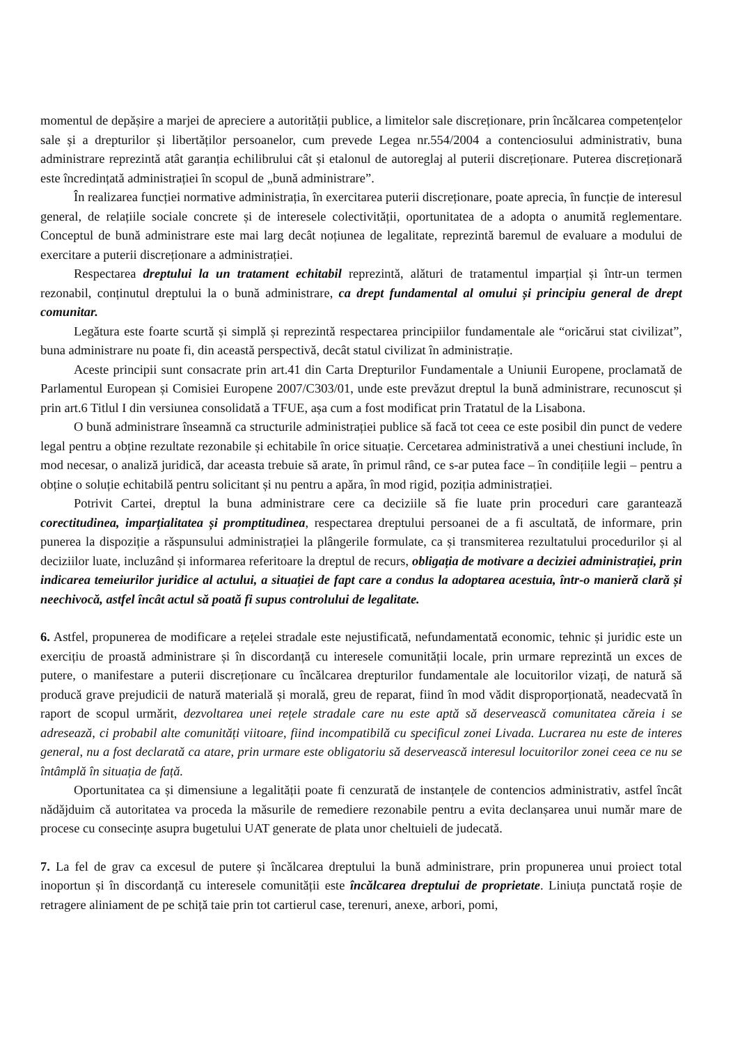momentul de depășire a marjei de apreciere a autorității publice, a limitelor sale discreționare, prin încălcarea competențelor sale și a drepturilor și libertăților persoanelor, cum prevede Legea nr.554/2004 a contenciosului administrativ, buna administrare reprezintă atât garanția echilibrului cât și etalonul de autoreglaj al puterii discreționare. Puterea discreționară este încredințată administrației în scopul de „bună administrare”.
În realizarea funcției normative administrația, în exercitarea puterii discreționare, poate aprecia, în funcție de interesul general, de relațiile sociale concrete și de interesele colectivității, oportunitatea de a adopta o anumită reglementare. Conceptul de bună administrare este mai larg decât noțiunea de legalitate, reprezintă baremul de evaluare a modului de exercitare a puterii discreționare a administrației.
Respectarea dreptului la un tratament echitabil reprezintă, alături de tratamentul imparțial și într-un termen rezonabil, conținutul dreptului la o bună administrare, ca drept fundamental al omului și principiu general de drept comunitar.
Legătura este foarte scurtă și simplă și reprezintă respectarea principiilor fundamentale ale “oricărui stat civilizat”, buna administrare nu poate fi, din această perspectivă, decât statul civilizat în administrație.
Aceste principii sunt consacrate prin art.41 din Carta Drepturilor Fundamentale a Uniunii Europene, proclamată de Parlamentul European și Comisiei Europene 2007/C303/01, unde este prevăzut dreptul la bună administrare, recunoscut și prin art.6 Titlul I din versiunea consolidată a TFUE, așa cum a fost modificat prin Tratatul de la Lisabona.
O bună administrare înseamnă ca structurile administrației publice să facă tot ceea ce este posibil din punct de vedere legal pentru a obține rezultate rezonabile și echitabile în orice situație. Cercetarea administrativă a unei chestiuni include, în mod necesar, o analiză juridică, dar aceasta trebuie să arate, în primul rând, ce s-ar putea face – în condițiile legii – pentru a obține o soluție echitabilă pentru solicitant și nu pentru a apăra, în mod rigid, poziția administrației.
Potrivit Cartei, dreptul la buna administrare cere ca deciziile să fie luate prin proceduri care garantează corectitudinea, imparțialitatea și promptitudinea, respectarea dreptului persoanei de a fi ascultată, de informare, prin punerea la dispoziție a răspunsului administrației la plângerile formulate, ca și transmiterea rezultatului procedurilor și al deciziilor luate, incluzând și informarea referitoare la dreptul de recurs, obligația de motivare a deciziei administrației, prin indicarea temeiurilor juridice al actului, a situației de fapt care a condus la adoptarea acestuia, într-o manieră clară și neechivocă, astfel încât actul să poată fi supus controlului de legalitate.
6. Astfel, propunerea de modificare a rețelei stradale este nejustificată, nefundamentată economic, tehnic și juridic este un exercițiu de proastă administrare și în discordanță cu interesele comunității locale, prin urmare reprezintă un exces de putere, o manifestare a puterii discreționare cu încălcarea drepturilor fundamentale ale locuitorilor vizați, de natură să producă grave prejudicii de natură materială și morală, greu de reparat, fiind în mod vădit disproporționată, neadecvată în raport de scopul urmărit, dezvoltarea unei rețele stradale care nu este aptă să deservească comunitatea căreia i se adresează, ci probabil alte comunități viitoare, fiind incompatibilă cu specificul zonei Livada. Lucrarea nu este de interes general, nu a fost declarată ca atare, prin urmare este obligatoriu să deservească interesul locuitorilor zonei ceea ce nu se întâmplă în situația de față.
Oportunitatea ca și dimensiune a legalității poate fi cenzurată de instanțele de contencios administrativ, astfel încât nădăjduim că autoritatea va proceda la măsurile de remediere rezonabile pentru a evita declanșarea unui număr mare de procese cu consecințe asupra bugetului UAT generate de plata unor cheltuieli de judecată.
7. La fel de grav ca excesul de putere și încălcarea dreptului la bună administrare, prin propunerea unui proiect total inoportun și în discordanță cu interesele comunității este încălcarea dreptului de proprietate. Liniuța punctată roșie de retragere aliniament de pe schiță taie prin tot cartierul case, terenuri, anexe, arbori, pomi,